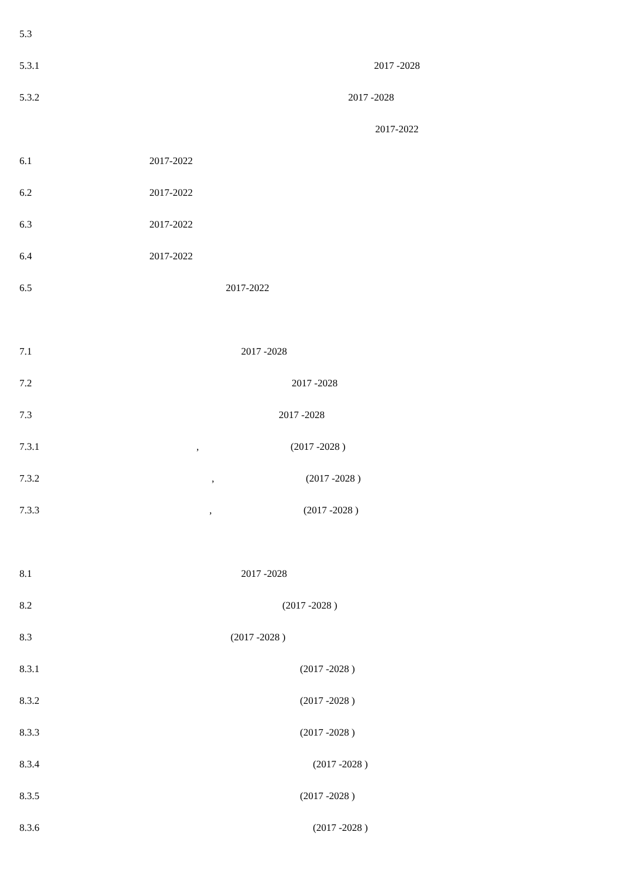5.3
5.3.1 2017 -2028
5.3.2 2017 -2028
2017-2022
6.1 2017-2022
6.2 2017-2022
6.3 2017-2022
6.4 2017-2022
6.5 2017-2022
7.1 2017 -2028
7.2 2017 -2028
7.3 2017 -2028
7.3.1, (2017 -2028 )
7.3.2, (2017 -2028 )
7.3.3, (2017 -2028 )
8.1 2017 -2028
8.2 (2017 -2028 )
8.3 (2017 -2028 )
8.3.1 (2017 -2028 )
8.3.2 (2017 -2028 )
8.3.3 (2017 -2028 )
8.3.4 (2017 -2028 )
8.3.5 (2017 -2028 )
8.3.6 (2017 -2028 )